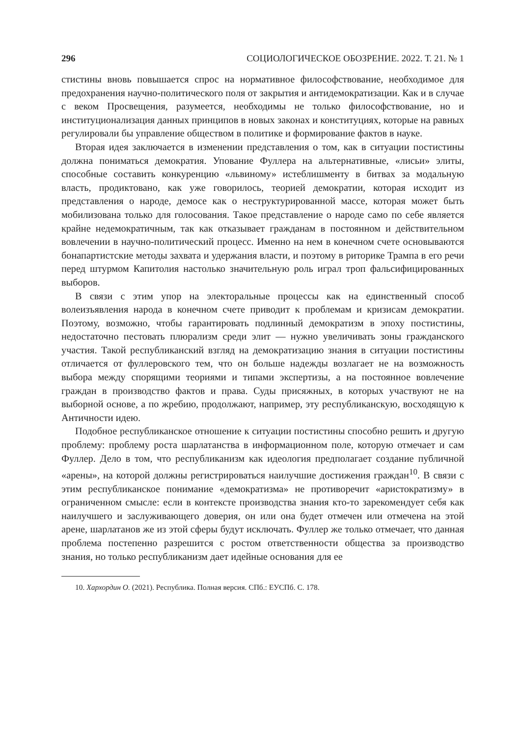296 СОЦИОЛОГИЧЕСКОЕ ОБОЗРЕНИЕ. 2022. Т. 21. № 1
стистины вновь повышается спрос на нормативное философствование, необходимое для предохранения научно-политического поля от закрытия и антидемократизации. Как и в случае с веком Просвещения, разумеется, необходимы не только философствование, но и институционализация данных принципов в новых законах и конституциях, которые на равных регулировали бы управление обществом в политике и формирование фактов в науке.
Вторая идея заключается в изменении представления о том, как в ситуации постистины должна пониматься демократия. Упование Фуллера на альтернативные, «лисьи» элиты, способные составить конкуренцию «львиному» истеблишменту в битвах за модальную власть, продиктовано, как уже говорилось, теорией демократии, которая исходит из представления о народе, демосе как о неструктурированной массе, которая может быть мобилизована только для голосования. Такое представление о народе само по себе является крайне недемократичным, так как отказывает гражданам в постоянном и действительном вовлечении в научно-политический процесс. Именно на нем в конечном счете основываются бонапартистские методы захвата и удержания власти, и поэтому в риторике Трампа в его речи перед штурмом Капитолия настолько значительную роль играл троп фальсифицированных выборов.
В связи с этим упор на электоральные процессы как на единственный способ волеизъявления народа в конечном счете приводит к проблемам и кризисам демократии. Поэтому, возможно, чтобы гарантировать подлинный демократизм в эпоху постистины, недостаточно пестовать плюрализм среди элит — нужно увеличивать зоны гражданского участия. Такой республиканский взгляд на демократизацию знания в ситуации постистины отличается от фуллеровского тем, что он больше надежды возлагает не на возможность выбора между спорящими теориями и типами экспертизы, а на постоянное вовлечение граждан в производство фактов и права. Суды присяжных, в которых участвуют не на выборной основе, а по жребию, продолжают, например, эту республиканскую, восходящую к Античности идею.
Подобное республиканское отношение к ситуации постистины способно решить и другую проблему: проблему роста шарлатанства в информационном поле, которую отмечает и сам Фуллер. Дело в том, что республиканизм как идеология предполагает создание публичной «арены», на которой должны регистрироваться наилучшие достижения граждан<sup>10</sup>. В связи с этим республиканское понимание «демократизма» не противоречит «аристократизму» в ограниченном смысле: если в контексте производства знания кто-то зарекомендует себя как наилучшего и заслуживающего доверия, он или она будет отмечен или отмечена на этой арене, шарлатанов же из этой сферы будут исключать. Фуллер же только отмечает, что данная проблема постепенно разрешится с ростом ответственности общества за производство знания, но только республиканизм дает идейные основания для ее
10. Хархордин О. (2021). Республика. Полная версия. СПб.: ЕУСПб. С. 178.